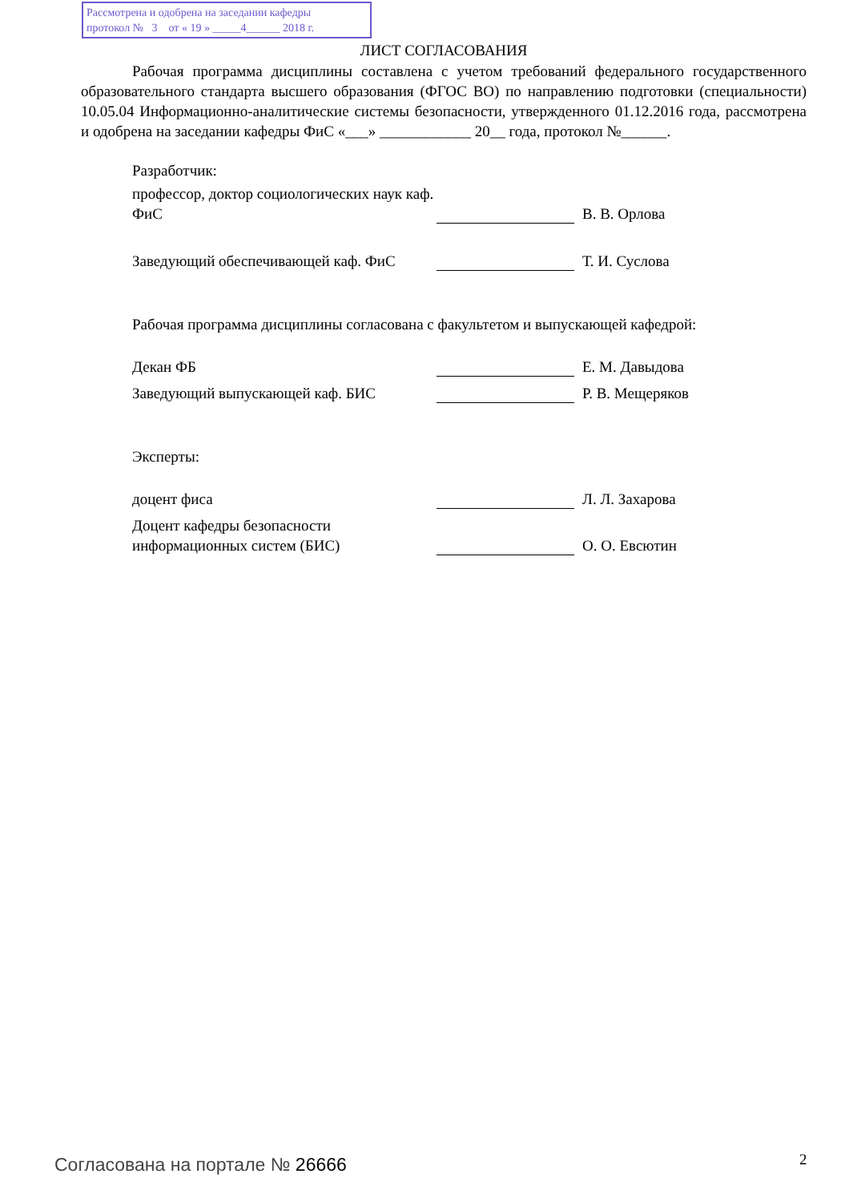Рассмотрена и одобрена на заседании кафедры
протокол № 3 от « 19 » _____4______ 2018 г.
ЛИСТ СОГЛАСОВАНИЯ
Рабочая программа дисциплины составлена с учетом требований федерального государственного образовательного стандарта высшего образования (ФГОС ВО) по направлению подготовки (специальности) 10.05.04 Информационно-аналитические системы безопасности, утвержденного 01.12.2016 года, рассмотрена и одобрена на заседании кафедры ФиС «___» ____________ 20__ года, протокол №______.
Разработчик:
профессор, доктор социологических наук каф. ФиС
В. В. Орлова
Заведующий обеспечивающей каф. ФиС
Т. И. Суслова
Рабочая программа дисциплины согласована с факультетом и выпускающей кафедрой:
Декан ФБ
Е. М. Давыдова
Заведующий выпускающей каф. БИС
Р. В. Мещеряков
Эксперты:
доцент фиса
Л. Л. Захарова
Доцент кафедры безопасности информационных систем (БИС)
О. О. Евсютин
Согласована на портале № 26666 2